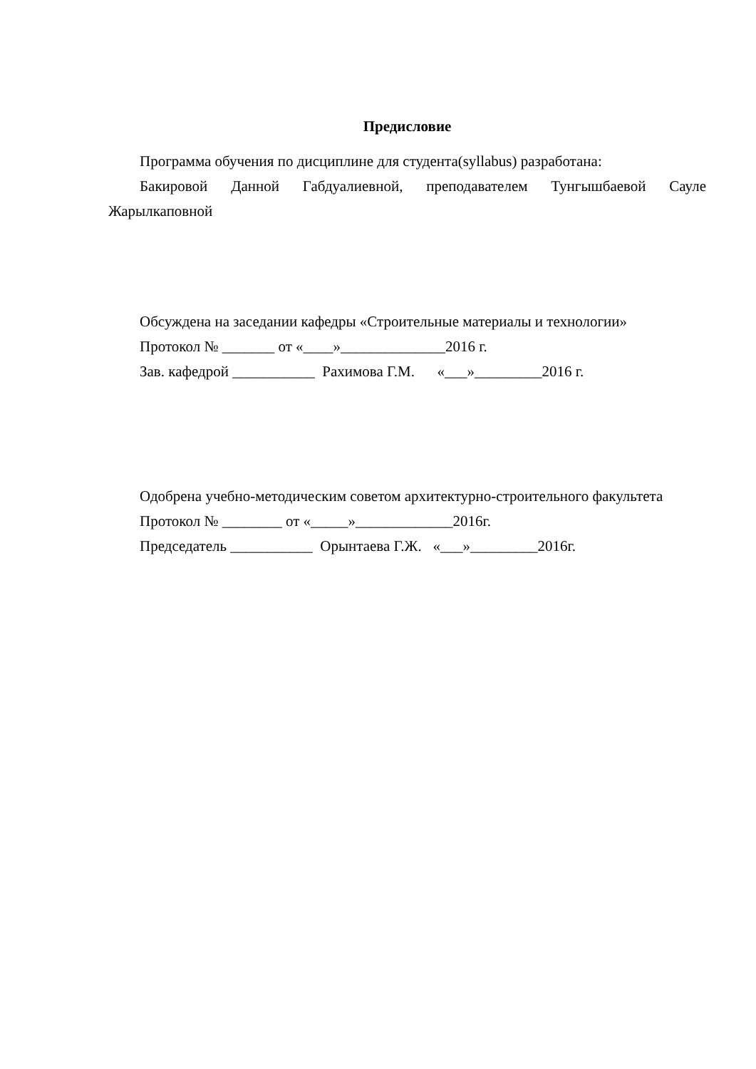Предисловие
Программа обучения по дисциплине для студента(syllabus) разработана:
Бакировой Данной Габдуалиевной, преподавателем Тунгышбаевой Сауле Жарылкаповной
Обсуждена на заседании кафедры «Строительные материалы и технологии»
Протокол № _______ от «____»______________2016 г.
Зав. кафедрой ___________ Рахимова Г.М. «___»_________2016 г.
Одобрена учебно-методическим советом архитектурно-строительного факультета
Протокол № ________ от «_____»_____________2016г.
Председатель ___________ Орынтаева Г.Ж. «___»_________2016г.